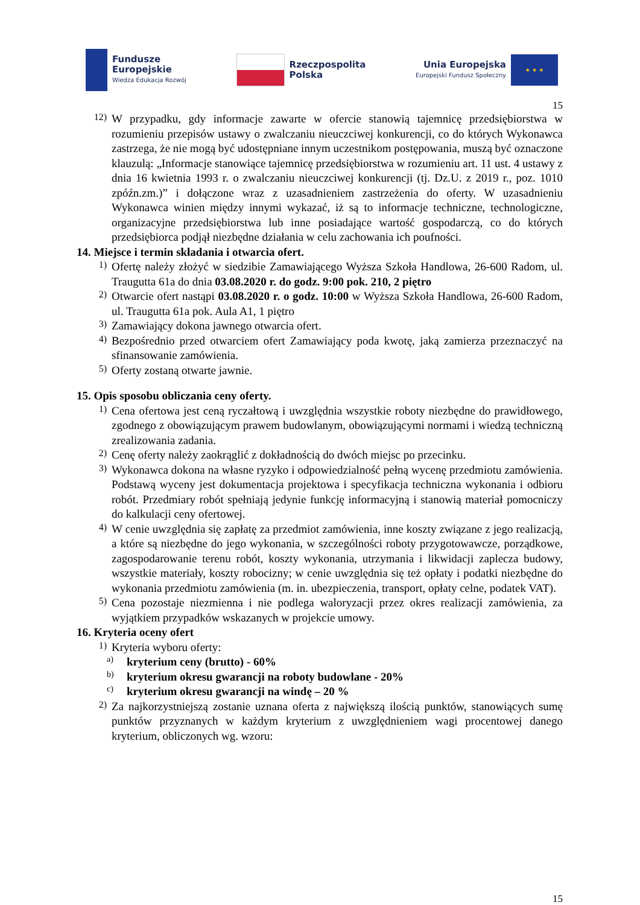Fundusze
Europejskie
Wiedza Edukacja Rozwój
Rzeczpospolita
Polska
Unia Europejska
Europejski Fundusz Społeczny
★ ★ ★
15
12)
W przypadku, gdy informacje zawarte w ofercie stanowią tajemnicę przedsiębiorstwa w rozumieniu przepisów ustawy o zwalczaniu nieuczciwej konkurencji, co do których Wykonawca zastrzega, że nie mogą być udostępniane innym uczestnikom postępowania, muszą być oznaczone klauzulą: „Informacje stanowiące tajemnicę przedsiębiorstwa w rozumieniu art. 11 ust. 4 ustawy z dnia 16 kwietnia 1993 r. o zwalczaniu nieuczciwej konkurencji (tj. Dz.U. z 2019 r., poz. 1010 zpóźn.zm.)” i dołączone wraz z uzasadnieniem zastrzeżenia do oferty. W uzasadnieniu Wykonawca winien między innymi wykazać, iż są to informacje techniczne, technologiczne, organizacyjne przedsiębiorstwa lub inne posiadające wartość gospodarczą, co do których przedsiębiorca podjął niezbędne działania w celu zachowania ich poufności.
14. Miejsce i termin składania i otwarcia ofert.
1)
Ofertę należy złożyć w siedzibie Zamawiającego Wyższa Szkoła Handlowa, 26-600 Radom, ul. Traugutta 61a do dnia 03.08.2020 r. do godz. 9:00 pok. 210, 2 piętro
2)
Otwarcie ofert nastąpi 03.08.2020 r. o godz. 10:00 w Wyższa Szkoła Handlowa, 26-600 Radom, ul. Traugutta 61a pok. Aula A1, 1 piętro
3)
Zamawiający dokona jawnego otwarcia ofert.
4)
Bezpośrednio przed otwarciem ofert Zamawiający poda kwotę, jaką zamierza przeznaczyć na sfinansowanie zamówienia.
5)
Oferty zostaną otwarte jawnie.
15. Opis sposobu obliczania ceny oferty.
1)
Cena ofertowa jest ceną ryczałtową i uwzględnia wszystkie roboty niezbędne do prawidłowego, zgodnego z obowiązującym prawem budowlanym, obowiązującymi normami i wiedzą techniczną zrealizowania zadania.
2)
Cenę oferty należy zaokrąglić z dokładnością do dwóch miejsc po przecinku.
3)
Wykonawca dokona na własne ryzyko i odpowiedzialność pełną wycenę przedmiotu zamówienia. Podstawą wyceny jest dokumentacja projektowa i specyfikacja techniczna wykonania i odbioru robót. Przedmiary robót spełniają jedynie funkcję informacyjną i stanowią materiał pomocniczy do kalkulacji ceny ofertowej.
4)
W cenie uwzględnia się zapłatę za przedmiot zamówienia, inne koszty związane z jego realizacją, a które są niezbędne do jego wykonania, w szczególności roboty przygotowawcze, porządkowe, zagospodarowanie terenu robót, koszty wykonania, utrzymania i likwidacji zaplecza budowy, wszystkie materiały, koszty robocizny; w cenie uwzględnia się też opłaty i podatki niezbędne do wykonania przedmiotu zamówienia (m. in. ubezpieczenia, transport, opłaty celne, podatek VAT).
5)
Cena pozostaje niezmienna i nie podlega waloryzacji przez okres realizacji zamówienia, za wyjątkiem przypadków wskazanych w projekcie umowy.
16. Kryteria oceny ofert
1)
Kryteria wyboru oferty:
a)
kryterium ceny (brutto) - 60%
b)
kryterium okresu gwarancji na roboty budowlane - 20%
c)
kryterium okresu gwarancji na windę – 20 %
2)
Za najkorzystniejszą zostanie uznana oferta z największą ilością punktów, stanowiących sumę punktów przyznanych w każdym kryterium z uwzględnieniem wagi procentowej danego kryterium, obliczonych wg. wzoru:
15